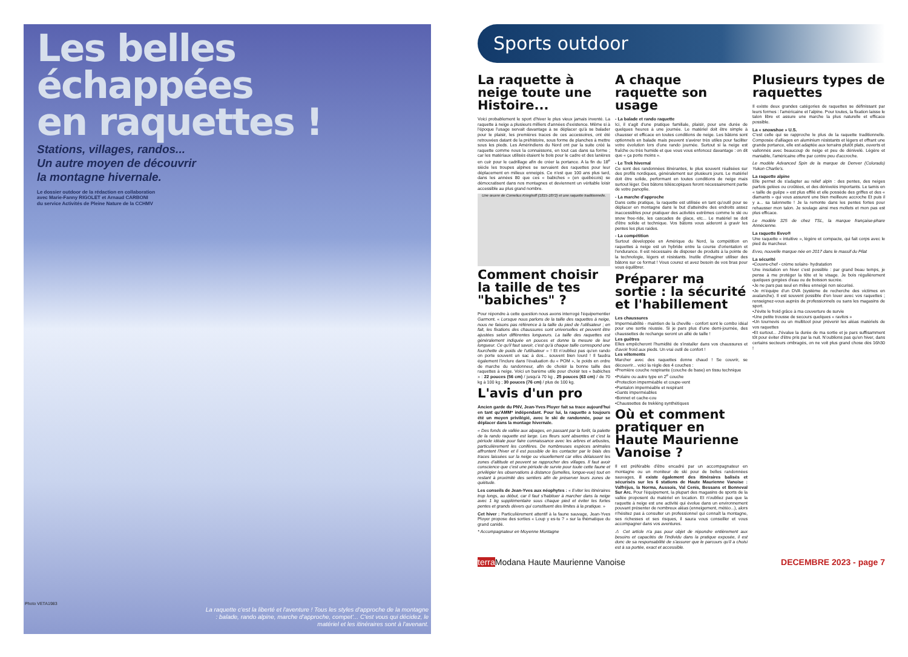Les belles
échappées
en raquettes !
Stations, villages, randos...
Un autre moyen de découvrir
la montagne hivernale.
Le dossier outdoor de la rédaction en collaboration
avec Marie-Fanny RIGOLET et Arnaud CARBONI
du service Activités de Pleine Nature de la CCHMV
Photo VETA1983
La raquette c'est la liberté et l'aventure ! Tous les styles d'approche de la montagne : balade, rando alpine, marche d'approche, compet'... C'est vous qui décidez, le matériel et les itinéraires sont à l'avenant.
Sports outdoor
La raquette à neige toute une Histoire...
Voici probablement le sport d'hiver le plus vieux jamais inventé. La raquette à neige a plusieurs milliers d'années d'existence. Même si à l'époque l'usage servait davantage à se déplacer qu'à se balader pour le plaisir, les premières traces de ces accessoires, ont été retrouvées datant de la préhistoire, sous forme de planches à mettre sous les pieds. Les Amérindiens du Nord ont par la suite créé la raquette comme nous la connaissons, en tout cas dans sa forme ; car les matériaux utilisés étaient le bois pour le cadre et des lanières en cuir pour le cadrillage afin de créer la portance. A la fin du 18<sup>e</sup> siècle les troupes alpines se servaient des raquettes pour leur déplacement en milieux enneigés. Ce n'est que 100 ans plus tard, dans les années 80 que ces « babiches » (en québécois) se démocratisent dans nos montagnes et deviennent un véritable loisir accessible au plus grand nombre.
Une œuvre de Cornelius Krieghoff (1815-1872) et une raquette traditionnelle.
Comment choisir la taille de tes "babiches" ?
Pour répondre à cette question nous avons interrogé l'équipementier Garmont. « Lorsque nous parlons de la taille des raquettes à neige, nous ne faisons pas référence à la taille du pied de l'utilisateur ; en fait, les fixations des chaussures sont universelles et peuvent être ajustées selon différentes longueurs. La taille des raquettes est généralement indiquée en pouces et donne la mesure de leur longueur. Ce qu'il faut savoir, c'est qu'à chaque taille correspond une fourchette de poids de l'utilisateur » ! Et n'oubliez pas qu'en rando on porte souvent un sac à dos... souvent bien lourd ! Il faudra également l'inclure dans l'évaluation du « POM », le poids en ordre de marche du randonneur, afin de choisir la bonne taille des raquettes à neige. Voici un barème utile pour choisir tes « babiches » : 22 pouces (56 cm) / jusqu'à 70 kg , 25 pouces (63 cm) / de 70 kg à 100 kg ; 30 pouces (76 cm) / plus de 100 kg.
L'avis d'un pro
Ancien garde du PNV, Jean-Yves Ployer fait sa trace aujourd'hui en tant qu'AMM* indépendant. Pour lui, la raquette a toujours été un moyen privilégié, avec le ski de randonnée, pour se déplacer dans la montage hivernale.
« Des fonds de vallée aux alpages, en passant par la forêt, la palette de la rando raquette est large. Les fleurs sont absentes et c'est la période idéale pour faire connaissance avec les arbres et arbustes, particulièrement les conifères. De nombreuses espèces animales affrontent l'hiver et il est possible de les contacter par le biais des traces laissées sur la neige ou visuellement car elles délaissent les zones d'altitude et peuvent se rapprocher des villages. Il faut avoir conscience que c'est une période de survie pour toute cette faune et privilégier les observations à distance (jumelles, longue-vue) tout en restant à proximité des sentiers afin de préserver leurs zones de quiétude.
Les conseils de Jean-Yves aux néophytes : « Eviter les itinéraires trop longs, au début, car il faut s'habituer à marcher dans la neige avec 1 kg supplémentaire sous chaque pied et éviter les fortes pentes et grands dévers qui constituent des limites à la pratique. »
Cet hiver : Particulièrement attentif à la faune sauvage, Jean-Yves Ployer propose des sorties « Loup y es-tu ? » sur la thématique du grand canidé.
* Accompagnateur en Moyenne Montagne
A chaque raquette son usage
- La balade et rando raquette
Ici, il s'agit d'une pratique familiale, plaisir, pour une durée de quelques heures à une journée. Le matériel doit être simple à chausser et efficace en toutes conditions de neige. Les bâtons sont optionnels en balade mais peuvent s'avérer très utiles pour faciliter votre évolution lors d'une rando journée. Surtout si la neige est fraîche ou très humide et que vous vous enfoncez davantage : on dit que « ça porte moins ».
- Le Trek hivernal
Ce sont des randonnées itinérantes, le plus souvent réalisées sur des profils nordiques, généralement sur plusieurs jours. Le matériel doit être solide, performant en toutes conditions de neige mais surtout léger. Des bâtons téléscopiques feront nécessairement partie de votre panoplie.
- La marche d'approche
Dans cette pratique, la raquette est utilisée en tant qu'outil pour se déplacer en montagne dans le but d'atteindre des endroits assez inaccessibles pour pratiquer des activités extrêmes comme le ski ou snow free-ride, les cascades de glace, etc... Le matériel se doit d'être solide et technique. Vos bâtons vous aideront à gravir les pentes les plus raides.
- La compétition
Surtout développée en Amérique du Nord, la compétition en raquettes à neige est un hybride entre la course d'orientation et l'endurance. Il est nécessaire de disposer de produits à la pointe de la technologie, légers et résistants. Inutile d'imaginer utiliser des bâtons sur ce format ! Vous courez et avez besoin de vos bras pour vous équilibrer.
Préparer ma sortie : la sécurité et l'habillement
Les chaussures
Imperméabilité - maintien de la cheville - confort sont le combo idéal pour une sortie réussie. Si je pars plus d'une demi-journée, des chaussettes de rechange seront un allié de taille !
Les guêtres
Elles empêcheront l'humidité de s'installer dans vos chaussures et d'avoir froid aux pieds. Un vrai outil de confort !
Les vêtements
Marcher avec des raquettes donne chaud ! Se couvrir, se découvrir... voici la règle des 4 couches :
•Première couche respirante (couche de base) en tissu technique
•Polaire ou autre type en 2<sup>e</sup> couche
•Protection imperméable et coupe-vent
•Pantalon imperméable et respirant
•Gants imperméables
•Bonnet et cache-cou
•Chaussettes de trekking synthétiques
Où et comment pratiquer en Haute Maurienne Vanoise ?
Il est préférable d'être encadré par un accompagnateur en montagne ou un moniteur de ski pour de belles randonnées sauvages, il existe également des itinéraires balisés et sécurisés sur les 6 stations de Haute Maurienne Vanoise : Valfréjus, la Norma, Aussois, Val Cenis, Bessans et Bonneval Sur Arc. Pour l'équipement, la plupart des magasins de sports de la vallée proposent du matériel en location. Et n'oubliez pas que la raquette à neige est une activité qui évolue dans un environnement pouvant présenter de nombreux aléas (enneigement, météo...), alors n'hésitez pas à consulter un professionnel qui connaît la montagne, ses richesses et ses risques, il saura vous conseiller et vous accompagner dans vos aventures.
⚠ Cet article n'a pas pour objet de répondre entièrement aux besoins et capacités de l'individu dans la pratique exposée, il est donc de sa responsabilité de s'assurer que le parcours qu'il a choisi est à sa portée, exact et accessible.
Plusieurs types de raquettes
Il existe deux grandes catégories de raquettes se définissant par leurs formes : l'américaine et l'alpine. Pour toutes, la fixation laisse le talon libre et assure une marche la plus naturelle et efficace possible.
La « snowshoe » U.S.
C'est celle qui se rapproche le plus de la raquette traditionnelle. Composée d'alliages en aluminium résistants et légers et offrant une grande portance, elle est adaptée aux terrains plutôt plats, ouverts et vallonnés avec beaucoup de neige et peu de dénivelé. Légère et maniable, l'américaine offre par contre peu d'accroche.
Le modèle Advanced Spin de la marque de Denver (Colorado) Yukon Charlie's.
La raquette alpine
Elle permet de s'adapter au relief alpin : des pentes, des neiges parfois gelées ou croûtées, et des dénivelés importants. Le tamis en « taille de guêpe » est plus effilé et elle possède des griffes et des « diamants » qui vous assurent une bien meilleure accroche Et puis il y a... sa talonnette ! Je la remonte dans les pentes fortes pour rehausser mon talon. Je soulage ainsi mes mollets et mon pas est plus efficace.
Le modèle 325 de chez TSL, la marque française-phare Annécienne.
La raquette Evvo®
Une raquette « intuitive », légère et compacte, qui fait corps avec le pied du marcheur.
Evvo, nouvelle marque née en 2017 dans le massif du Pilat
La sécurité
•Couvre-chef - crème solaire- hydratation
Une insolation en hiver c'est possible : par grand beau temps, je pense à me protéger la tête et le visage. Je bois régulièrement quelques gorgées d'eau ou de boisson sucrée.
•Je ne pars pas seul en milieu enneigé non sécurisé.
•Je m'équipe d'un DVA (système de recherche des victimes en avalanche). Il est souvent possible d'en louer avec vos raquettes ; renseignez-vous auprès de professionnels ou sans les magasins de sport.
•J'évite le froid grâce à ma couverture de survie
•Une petite trousse de secours quelques « ravitos »
•Un tournevis ou un multitool pour prévenir les aléas matériels de vos raquettes
•Et surtout... J'évalue la durée de ma sortie et je pars suffisamment tôt pour éviter d'être pris par la nuit. N'oublions pas qu'en hiver, dans certains secteurs ombragés, on ne voit plus grand chose dès 16h30 !
terra Modana Haute Maurienne Vanoise DECEMBRE 2023 - page 7